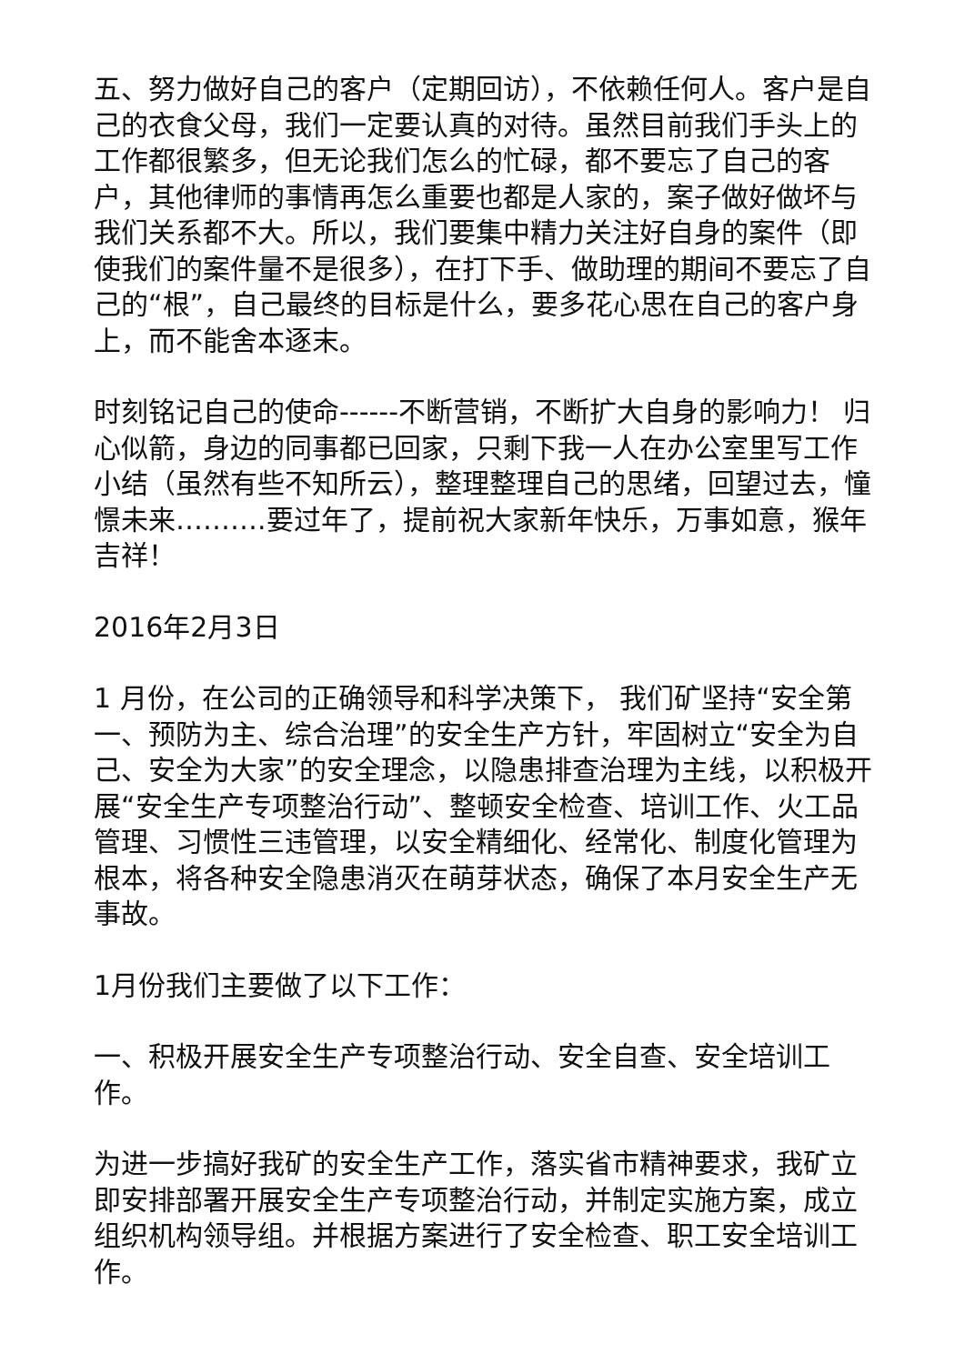五、努力做好自己的客户（定期回访），不依赖任何人。客户是自己的衣食父母，我们一定要认真的对待。虽然目前我们手头上的工作都很繁多，但无论我们怎么的忙碌，都不要忘了自己的客户，其他律师的事情再怎么重要也都是人家的，案子做好做坏与我们关系都不大。所以，我们要集中精力关注好自身的案件（即使我们的案件量不是很多），在打下手、做助理的期间不要忘了自己的“根”，自己最终的目标是什么，要多花心思在自己的客户身上，而不能舍本逐末。
时刻铭记自己的使命------不断营销，不断扩大自身的影响力！ 归心似箭，身边的同事都已回家，只剩下我一人在办公室里写工作小结（虽然有些不知所云），整理整理自己的思绪，回望过去，憧憬未来……….要过年了，提前祝大家新年快乐，万事如意，猴年吉祥！
2016年2月3日
1 月份，在公司的正确领导和科学决策下， 我们矿坚持“安全第一、预防为主、综合治理”的安全生产方针，牢固树立“安全为自己、安全为大家”的安全理念，以隐患排查治理为主线，以积极开展“安全生产专项整治行动”、整顿安全检查、培训工作、火工品管理、习惯性三违管理，以安全精细化、经常化、制度化管理为根本，将各种安全隐患消灭在萌芽状态，确保了本月安全生产无事故。
1月份我们主要做了以下工作：
一、积极开展安全生产专项整治行动、安全自查、安全培训工作。
为进一步搞好我矿的安全生产工作，落实省市精神要求，我矿立即安排部署开展安全生产专项整治行动，并制定实施方案，成立组织机构领导组。并根据方案进行了安全检查、职工安全培训工作。